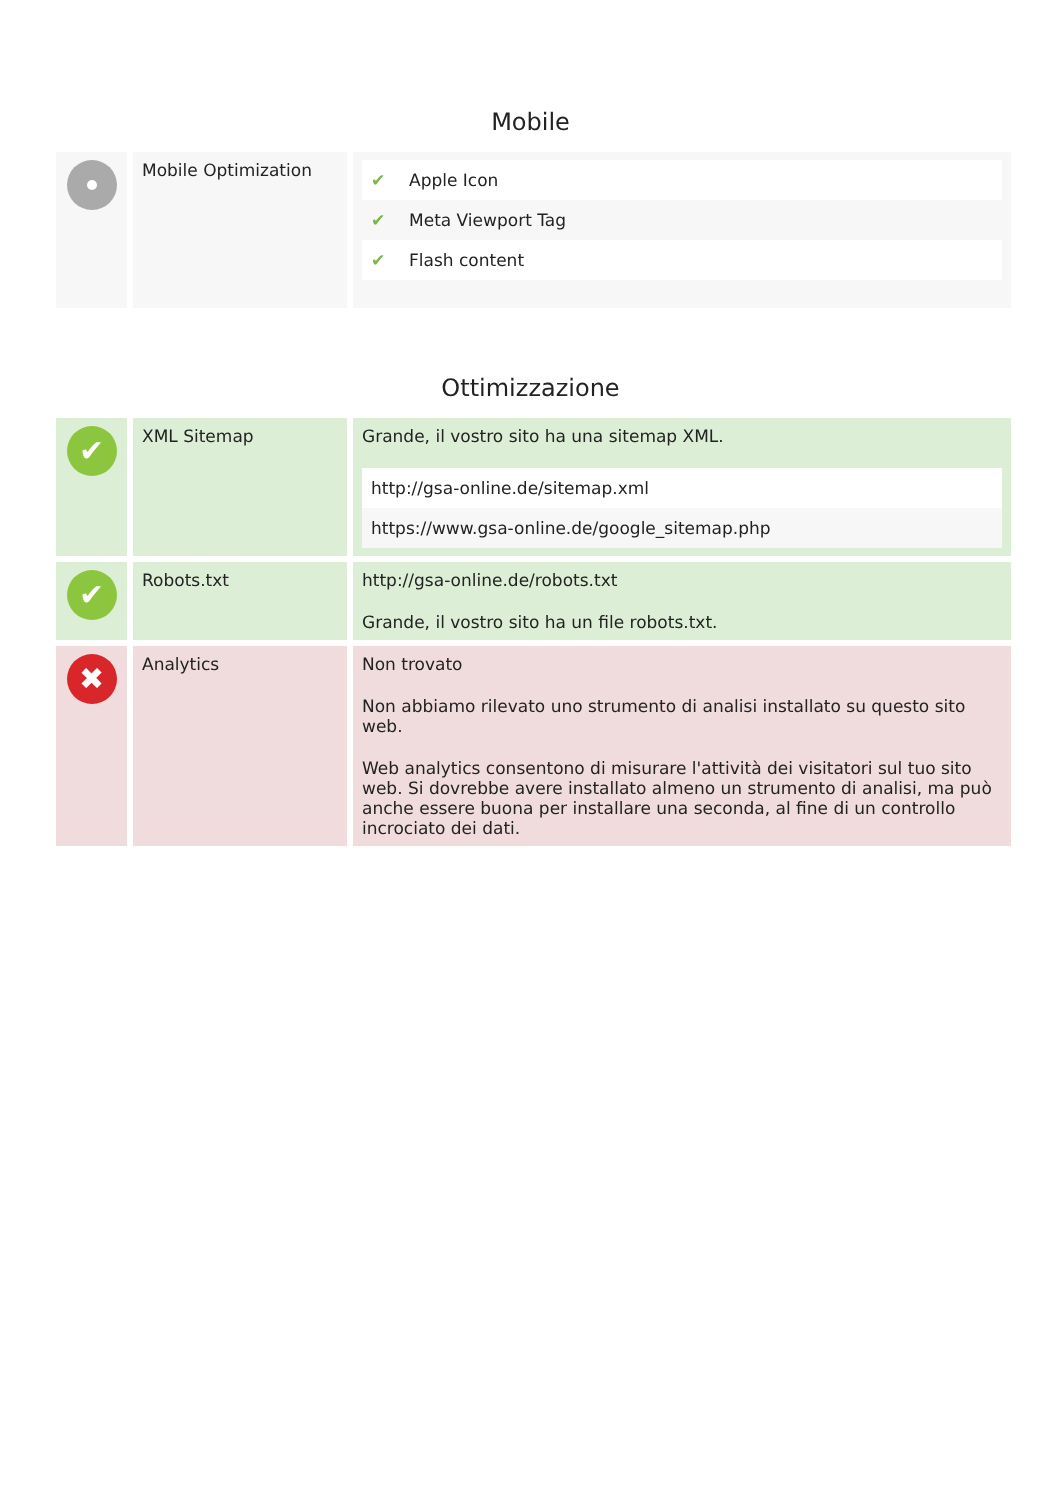Mobile
| | Mobile Optimization | / ✔ / Apple Icon / / ✔ / Meta Viewport Tag / / ✔ / Flash content / |
Ottimizzazione
| ✔ | XML Sitemap | Grande, il vostro sito ha una sitemap XML. / http://gsa-online.de/sitemap.xml / / https://www.gsa-online.de/google_sitemap.php / |
| ✔ | Robots.txt | http://gsa-online.de/robots.txt Grande, il vostro sito ha un file robots.txt. |
| ✖ | Analytics | Non trovato Non abbiamo rilevato uno strumento di analisi installato su questo sito web. Web analytics consentono di misurare l'attività dei visitatori sul tuo sito web. Si dovrebbe avere installato almeno un strumento di analisi, ma può anche essere buona per installare una seconda, al fine di un controllo incrociato dei dati. |